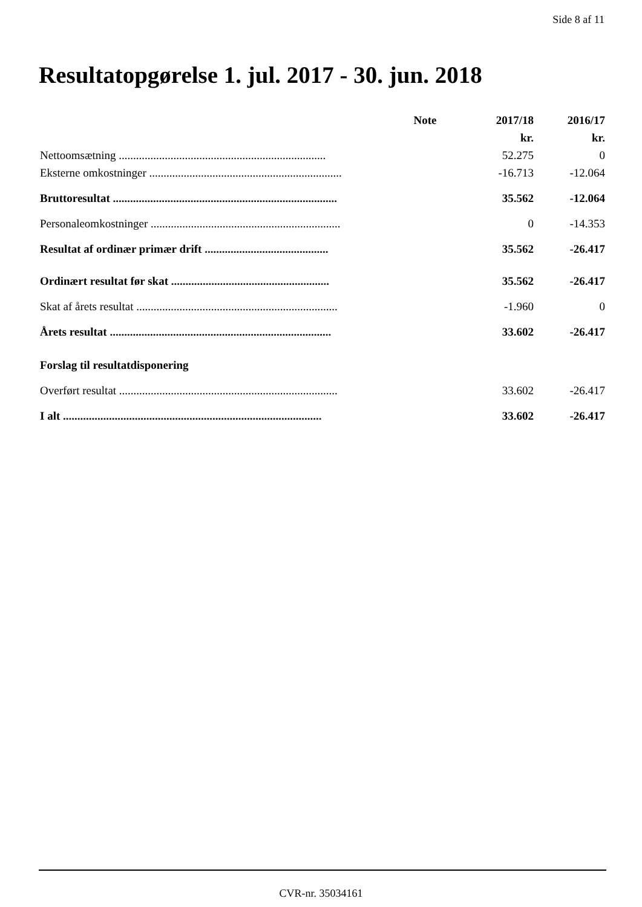Side 8 af 11
Resultatopgørelse 1. jul. 2017 - 30. jun. 2018
| | Note | 2017/18 | 2016/17 |
| | | kr. | kr. |
| Nettoomsætning ........................................................................ | | 52.275 | 0 |
| Eksterne omkostninger ................................................................... | | -16.713 | -12.064 |
| Bruttoresultat .............................................................................. | | 35.562 | -12.064 |
| Personaleomkostninger .................................................................. | | 0 | -14.353 |
| Resultat af ordinær primær drift ........................................... | | 35.562 | -26.417 |
| Ordinært resultat før skat ....................................................... | | 35.562 | -26.417 |
| Skat af årets resultat ...................................................................... | | -1.960 | 0 |
| Årets resultat ............................................................................. | | 33.602 | -26.417 |
| Forslag til resultatdisponering | | | |
| Overført resultat ............................................................................ | | 33.602 | -26.417 |
| I alt .......................................................................................... | | 33.602 | -26.417 |
CVR-nr. 35034161